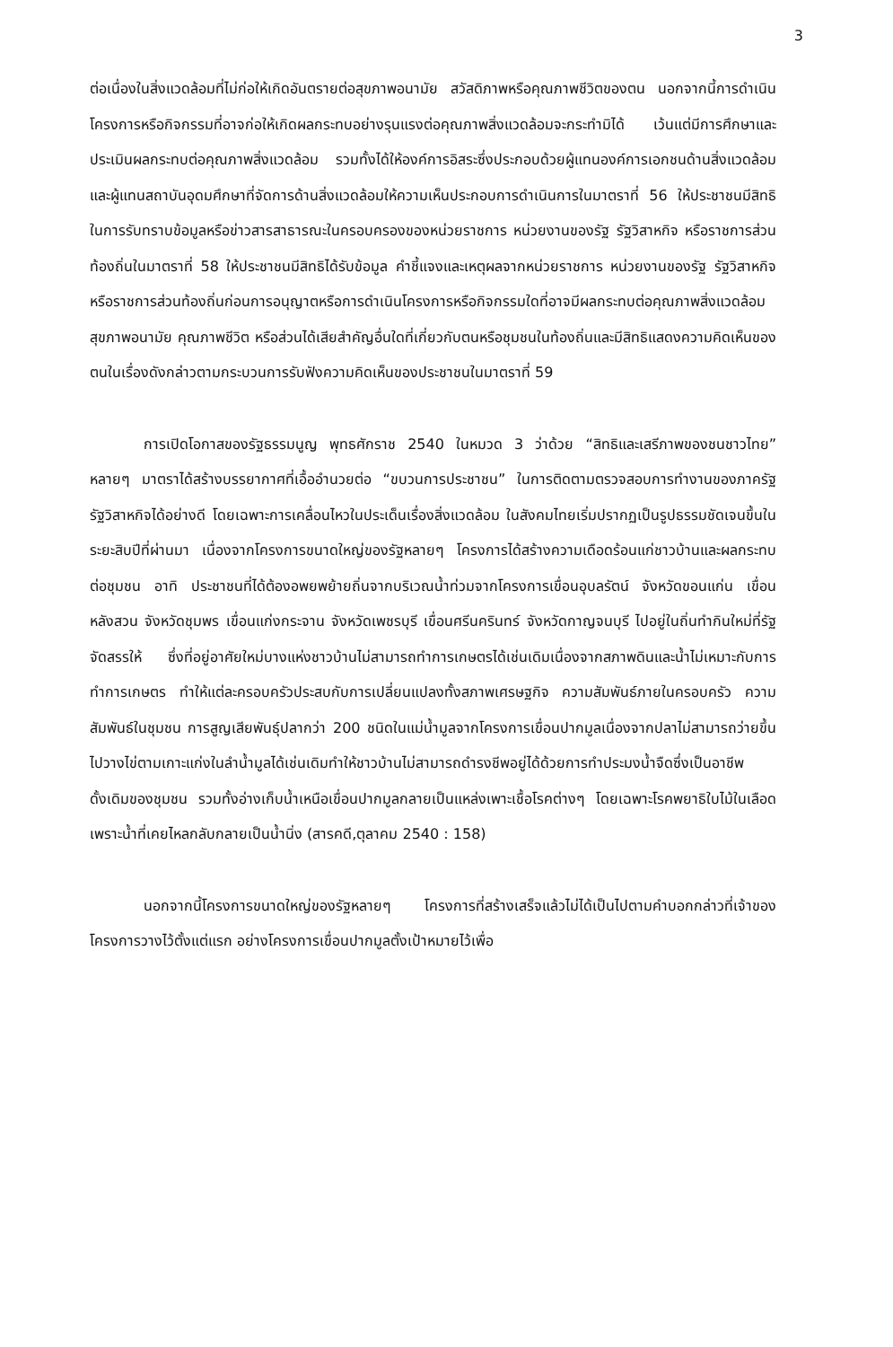3
ต่อเนื่องในสิ่งแวดล้อมที่ไม่ก่อให้เกิดอันตรายต่อสุขภาพอนามัย สวัสดิภาพหรือคุณภาพชีวิตของตน นอกจากนี้การดำเนินโครงการหรือกิจกรรมที่อาจก่อให้เกิดผลกระทบอย่างรุนแรงต่อคุณภาพสิ่งแวดล้อมจะกระทำมิได้ เว้นแต่มีการศึกษาและประเมินผลกระทบต่อคุณภาพสิ่งแวดล้อม รวมทั้งได้ให้องค์การอิสระซึ่งประกอบด้วยผู้แทนองค์การเอกชนด้านสิ่งแวดล้อมและผู้แทนสถาบันอุดมศึกษาที่จัดการด้านสิ่งแวดล้อมให้ความเห็นประกอบการดำเนินการในมาตราที่ 56 ให้ประชาชนมีสิทธิในการรับทราบข้อมูลหรือข่าวสารสาธารณะในครอบครองของหน่วยราชการ หน่วยงานของรัฐ รัฐวิสาหกิจ หรือราชการส่วนท้องถิ่นในมาตราที่ 58 ให้ประชาชนมีสิทธิได้รับข้อมูล คำชี้แจงและเหตุผลจากหน่วยราชการ หน่วยงานของรัฐ รัฐวิสาหกิจ หรือราชการส่วนท้องถิ่นก่อนการอนุญาตหรือการดำเนินโครงการหรือกิจกรรมใดที่อาจมีผลกระทบต่อคุณภาพสิ่งแวดล้อม สุขภาพอนามัย คุณภาพชีวิต หรือส่วนได้เสียสำคัญอื่นใดที่เกี่ยวกับตนหรือชุมชนในท้องถิ่นและมีสิทธิแสดงความคิดเห็นของตนในเรื่องดังกล่าวตามกระบวนการรับฟังความคิดเห็นของประชาชนในมาตราที่ 59
การเปิดโอกาสของรัฐธรรมนูญ พุทธศักราช 2540 ในหมวด 3 ว่าด้วย “สิทธิและเสรีภาพของชนชาวไทย” หลายๆ มาตราได้สร้างบรรยากาศที่เอื้ออำนวยต่อ “ขบวนการประชาชน” ในการติดตามตรวจสอบการทำงานของภาครัฐ รัฐวิสาหกิจได้อย่างดี โดยเฉพาะการเคลื่อนไหวในประเด็นเรื่องสิ่งแวดล้อม ในสังคมไทยเริ่มปรากฏเป็นรูปธรรมชัดเจนขึ้นในระยะสิบปีที่ผ่านมา เนื่องจากโครงการขนาดใหญ่ของรัฐหลายๆ โครงการได้สร้างความเดือดร้อนแก่ชาวบ้านและผลกระทบต่อชุมชน อาทิ ประชาชนที่ได้ต้องอพยพย้ายถิ่นจากบริเวณน้ำท่วมจากโครงการเขื่อนอุบลรัตน์ จังหวัดขอนแก่น เขื่อนหลังสวน จังหวัดชุมพร เขื่อนแก่งกระจาน จังหวัดเพชรบุรี เขื่อนศรีนครินทร์ จังหวัดกาญจนบุรี ไปอยู่ในถิ่นทำกินใหม่ที่รัฐจัดสรรให้ ซึ่งที่อยู่อาศัยใหม่บางแห่งชาวบ้านไม่สามารถทำการเกษตรได้เช่นเดิมเนื่องจากสภาพดินและน้ำไม่เหมาะกับการทำการเกษตร ทำให้แต่ละครอบครัวประสบกับการเปลี่ยนแปลงทั้งสภาพเศรษฐกิจ ความสัมพันธ์ภายในครอบครัว ความสัมพันธ์ในชุมชน การสูญเสียพันธุ์ปลากว่า 200 ชนิดในแม่น้ำมูลจากโครงการเขื่อนปากมูลเนื่องจากปลาไม่สามารถว่ายขึ้นไปวางไข่ตามเกาะแก่งในลำน้ำมูลได้เช่นเดิมทำให้ชาวบ้านไม่สามารถดำรงชีพอยู่ได้ด้วยการทำประมงน้ำจืดซึ่งเป็นอาชีพดั้งเดิมของชุมชน รวมทั้งอ่างเก็บน้ำเหนือเขื่อนปากมูลกลายเป็นแหล่งเพาะเชื้อโรคต่างๆ โดยเฉพาะโรคพยาธิใบไม้ในเลือด เพราะน้ำที่เคยไหลกลับกลายเป็นน้ำนิ่ง (สารคดี,ตุลาคม 2540 : 158)
นอกจากนี้โครงการขนาดใหญ่ของรัฐหลายๆ โครงการที่สร้างเสร็จแล้วไม่ได้เป็นไปตามคำบอกกล่าวที่เจ้าของโครงการวางไว้ตั้งแต่แรก อย่างโครงการเขื่อนปากมูลตั้งเป้าหมายไว้เพื่อ